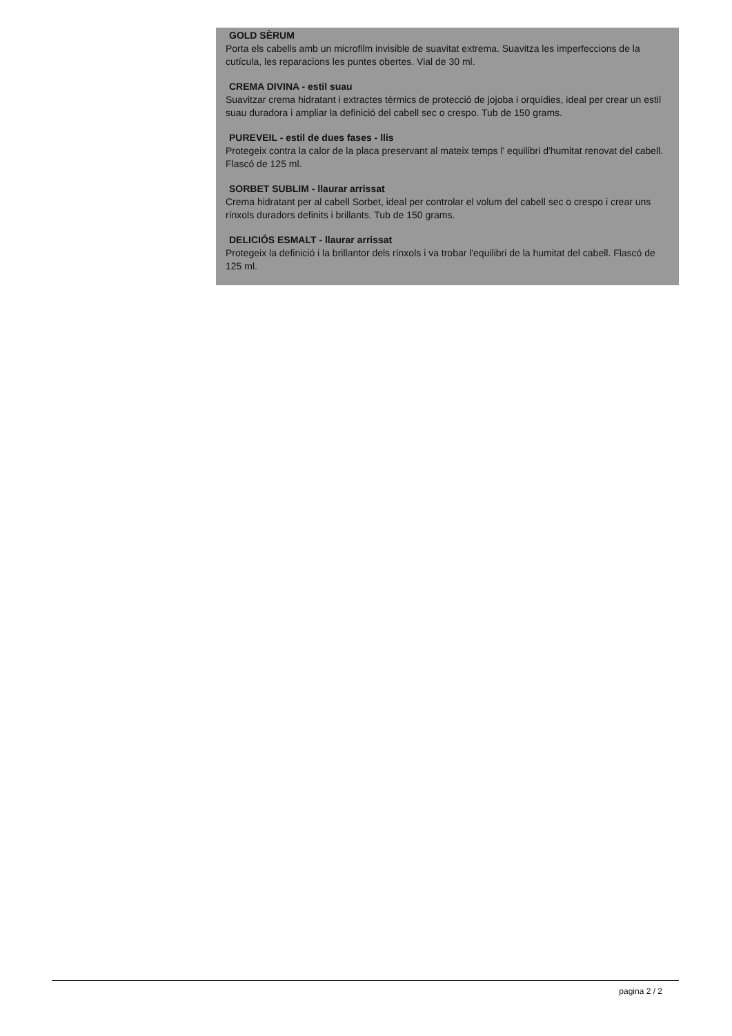GOLD SÈRUM
Porta els cabells amb un microfilm invisible de suavitat extrema. Suavitza les imperfeccions de la cutícula, les reparacions les puntes obertes. Vial de 30 ml.
CREMA DIVINA - estil suau
Suavitzar crema hidratant i extractes tèrmics de protecció de jojoba i orquídies, ideal per crear un estil suau duradora i ampliar la definició del cabell sec o crespo. Tub de 150 grams.
PUREVEIL - estil de dues fases - llis
Protegeix contra la calor de la placa preservant al mateix temps l' equilibri d'humitat renovat del cabell. Flascó de 125 ml.
SORBET SUBLIM - llaurar arrissat
Crema hidratant per al cabell Sorbet, ideal per controlar el volum del cabell sec o crespo i crear uns rínxols duradors definits i brillants. Tub de 150 grams.
DELICIÓS ESMALT - llaurar arrissat
Protegeix la definició i la brillantor dels rínxols i va trobar l'equilibri de la humitat del cabell. Flascó de 125 ml.
pagina 2 / 2